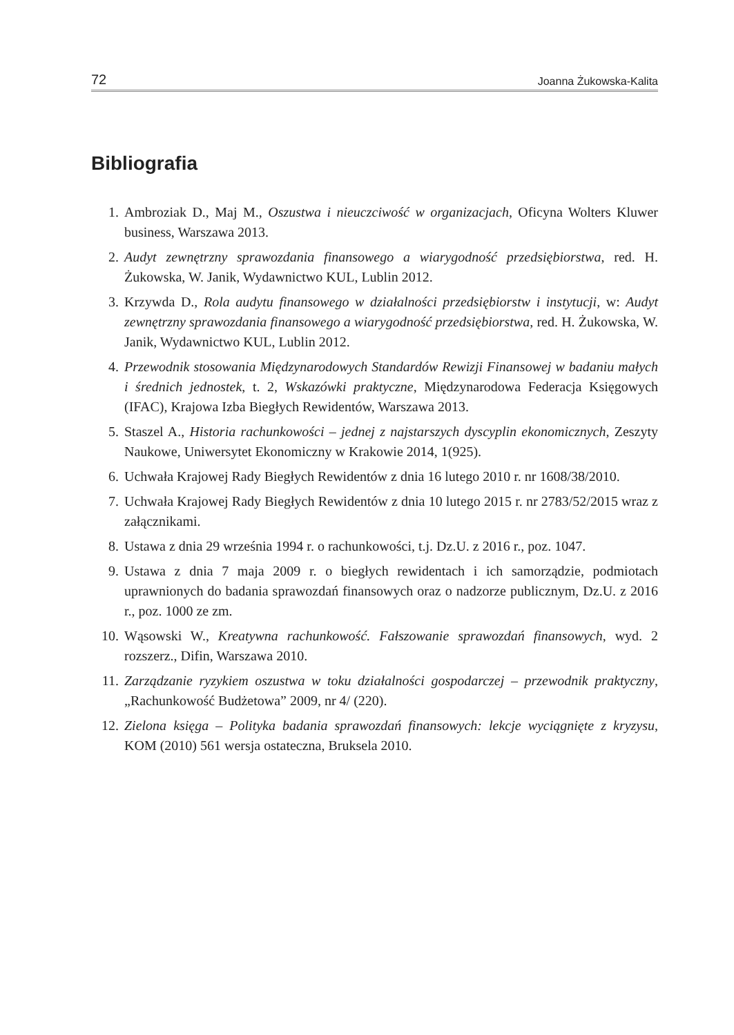72 Joanna Żukowska-Kalita
Bibliografia
1. Ambroziak D., Maj M., Oszustwa i nieuczciwość w organizacjach, Oficyna Wolters Kluwer business, Warszawa 2013.
2. Audyt zewnętrzny sprawozdania finansowego a wiarygodność przedsiębiorstwa, red. H. Żukowska, W. Janik, Wydawnictwo KUL, Lublin 2012.
3. Krzywda D., Rola audytu finansowego w działalności przedsiębiorstw i instytucji, w: Audyt zewnętrzny sprawozdania finansowego a wiarygodność przedsiębiorstwa, red. H. Żukowska, W. Janik, Wydawnictwo KUL, Lublin 2012.
4. Przewodnik stosowania Międzynarodowych Standardów Rewizji Finansowej w badaniu małych i średnich jednostek, t. 2, Wskazówki praktyczne, Międzynarodowa Federacja Księgowych (IFAC), Krajowa Izba Biegłych Rewidentów, Warszawa 2013.
5. Staszel A., Historia rachunkowości – jednej z najstarszych dyscyplin ekonomicznych, Zeszyty Naukowe, Uniwersytet Ekonomiczny w Krakowie 2014, 1(925).
6. Uchwała Krajowej Rady Biegłych Rewidentów z dnia 16 lutego 2010 r. nr 1608/38/2010.
7. Uchwała Krajowej Rady Biegłych Rewidentów z dnia 10 lutego 2015 r. nr 2783/52/2015 wraz z załącznikami.
8. Ustawa z dnia 29 września 1994 r. o rachunkowości, t.j. Dz.U. z 2016 r., poz. 1047.
9. Ustawa z dnia 7 maja 2009 r. o biegłych rewidentach i ich samorządzie, podmiotach uprawnionych do badania sprawozdań finansowych oraz o nadzorze publicznym, Dz.U. z 2016 r., poz. 1000 ze zm.
10. Wąsowski W., Kreatywna rachunkowość. Fałszowanie sprawozdań finansowych, wyd. 2 rozszerz., Difin, Warszawa 2010.
11. Zarządzanie ryzykiem oszustwa w toku działalności gospodarczej – przewodnik praktyczny, „Rachunkowość Budżetowa” 2009, nr 4/ (220).
12. Zielona księga – Polityka badania sprawozdań finansowych: lekcje wyciągnięte z kryzysu, KOM (2010) 561 wersja ostateczna, Bruksela 2010.